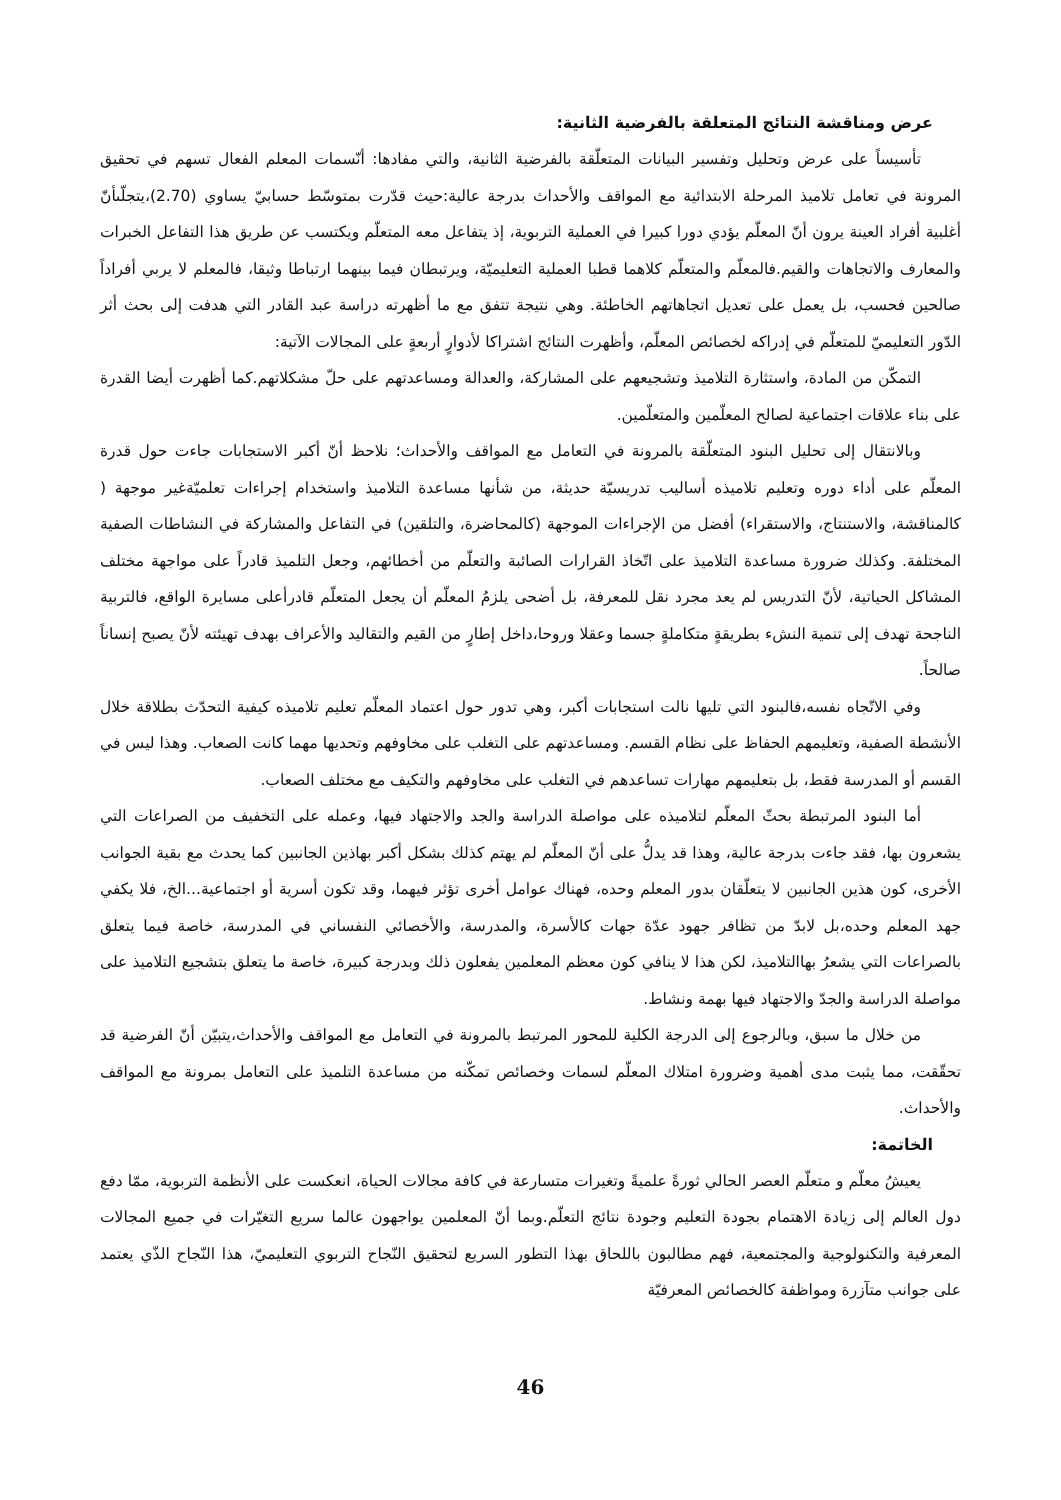عرض ومناقشة النتائج المتعلقة بالفرضية الثانية:
تأسيساً على عرض وتحليل وتفسير البيانات المتعلّقة بالفرضية الثانية، والتي مفادها: أنّسمات المعلم الفعال تسهم في تحقيق المرونة في تعامل تلاميذ المرحلة الابتدائية مع المواقف والأحداث بدرجة عالية:حيث قدّرت بمتوسّط حسابيّ يساوي (2.70)،يتجلّىأنّ أغلبية أفراد العينة يرون أنّ المعلّم يؤدي دورا كبيرا في العملية التربوية، إذ يتفاعل معه المتعلّم ويكتسب عن طريق هذا التفاعل الخبرات والمعارف والاتجاهات والقيم.فالمعلّم والمتعلّم كلاهما قطبا العملية التعليميّة، ويرتبطان فيما بينهما ارتباطا وثيقا، فالمعلم لا يربي أفراداً صالحين فحسب، بل يعمل على تعديل اتجاهاتهم الخاطئة. وهي نتيجة تتفق مع ما أظهرته دراسة عبد القادر التي هدفت إلى بحث أثر الدّور التعليميّ للمتعلّم في إدراكه لخصائص المعلّم، وأظهرت النتائج اشتراكا لأدوارٍ أربعةٍ على المجالات الآتية:
التمكّن من المادة، واستثارة التلاميذ وتشجيعهم على المشاركة، والعدالة ومساعدتهم على حلّ مشكلاتهم.كما أظهرت أيضا القدرة على بناء علاقات اجتماعية لصالح المعلّمين والمتعلّمين.
وبالانتقال إلى تحليل البنود المتعلّقة بالمرونة في التعامل مع المواقف والأحداث؛ نلاحظ أنّ أكبر الاستجابات جاءت حول قدرة المعلّم على أداء دوره وتعليم تلاميذه أساليب تدريسيّة حديثة، من شأنها مساعدة التلاميذ واستخدام إجراءات تعلميّةغير موجهة ( كالمناقشة، والاستنتاج، والاستقراء) أفضل من الإجراءات الموجهة (كالمحاضرة، والتلقين) في التفاعل والمشاركة في النشاطات الصفية المختلفة. وكذلك ضرورة مساعدة التلاميذ على اتّخاذ القرارات الصائبة والتعلّم من أخطائهم، وجعل التلميذ قادراً على مواجهة مختلف المشاكل الحياتية، لأنّ التدريس لم يعد مجرد نقل للمعرفة، بل أضحى يلزمُ المعلّم أن يجعل المتعلّم قادرأعلى مسايرة الواقع، فالتربية الناجحة تهدف إلى تنمية النشء بطريقةٍ متكاملةٍ جسما وعقلا وروحا،داخل إطارٍ من القيم والتقاليد والأعراف بهدف تهيئته لأنّ يصبح إنساناً صالحاً.
وفي الاتّجاه نفسه،فالبنود التي تليها نالت استجابات أكبر، وهي تدور حول اعتماد المعلّم تعليم تلاميذه كيفية التحدّث بطلاقة خلال الأنشطة الصفية، وتعليمهم الحفاظ على نظام القسم. ومساعدتهم على التغلب على مخاوفهم وتحديها مهما كانت الصعاب. وهذا ليس في القسم أو المدرسة فقط، بل بتعليمهم مهارات تساعدهم في التغلب على مخاوفهم والتكيف مع مختلف الصعاب.
أما البنود المرتبطة بحثّ المعلّم لتلاميذه على مواصلة الدراسة والجد والاجتهاد فيها، وعمله على التخفيف من الصراعات التي يشعرون بها، فقد جاءت بدرجة عالية، وهذا قد يدلُّ على أنّ المعلّم لم يهتم كذلك بشكل أكبر بهاذين الجانبين كما يحدث مع بقية الجوانب الأخرى، كون هذين الجانبين لا يتعلّقان بدور المعلم وحده، فهناك عوامل أخرى تؤثر فيهما، وقد تكون أسرية أو اجتماعية...الخ، فلا يكفي جهد المعلم وحده،بل لابدّ من تظافر جهود عدّة جهات كالأسرة، والمدرسة، والأخصائي النفساني في المدرسة، خاصة فيما يتعلق بالصراعات التي يشعرُ بهاالتلاميذ، لكن هذا لا ينافي كون معظم المعلمين يفعلون ذلك وبدرجة كبيرة، خاصة ما يتعلق بتشجيع التلاميذ على مواصلة الدراسة والجدّ والاجتهاد فيها بهمة ونشاط.
من خلال ما سبق، وبالرجوع إلى الدرجة الكلية للمحور المرتبط بالمرونة في التعامل مع المواقف والأحداث،يتبيّن أنّ الفرضية قد تحقّقت، مما يثبت مدى أهمية وضرورة امتلاك المعلّم لسمات وخصائص تمكّنه من مساعدة التلميذ على التعامل بمرونة مع المواقف والأحداث.
الخاتمة:
يعيشُ معلّم و متعلّم العصر الحالي ثورةً علميةً وتغيرات متسارعة في كافة مجالات الحياة، انعكست على الأنظمة التربوية، ممّا دفع دول العالم إلى زيادة الاهتمام بجودة التعليم وجودة نتائج التعلّم.وبما أنّ المعلمين يواجهون عالما سريع التغيّرات في جميع المجالات المعرفية والتكنولوجية والمجتمعية، فهم مطالبون باللحاق بهذا التطور السريع لتحقيق النّجاح التربوي التعليميّ، هذا النّجاح الذّي يعتمد على جوانب متآزرة ومواظفة كالخصائص المعرفيّة
46